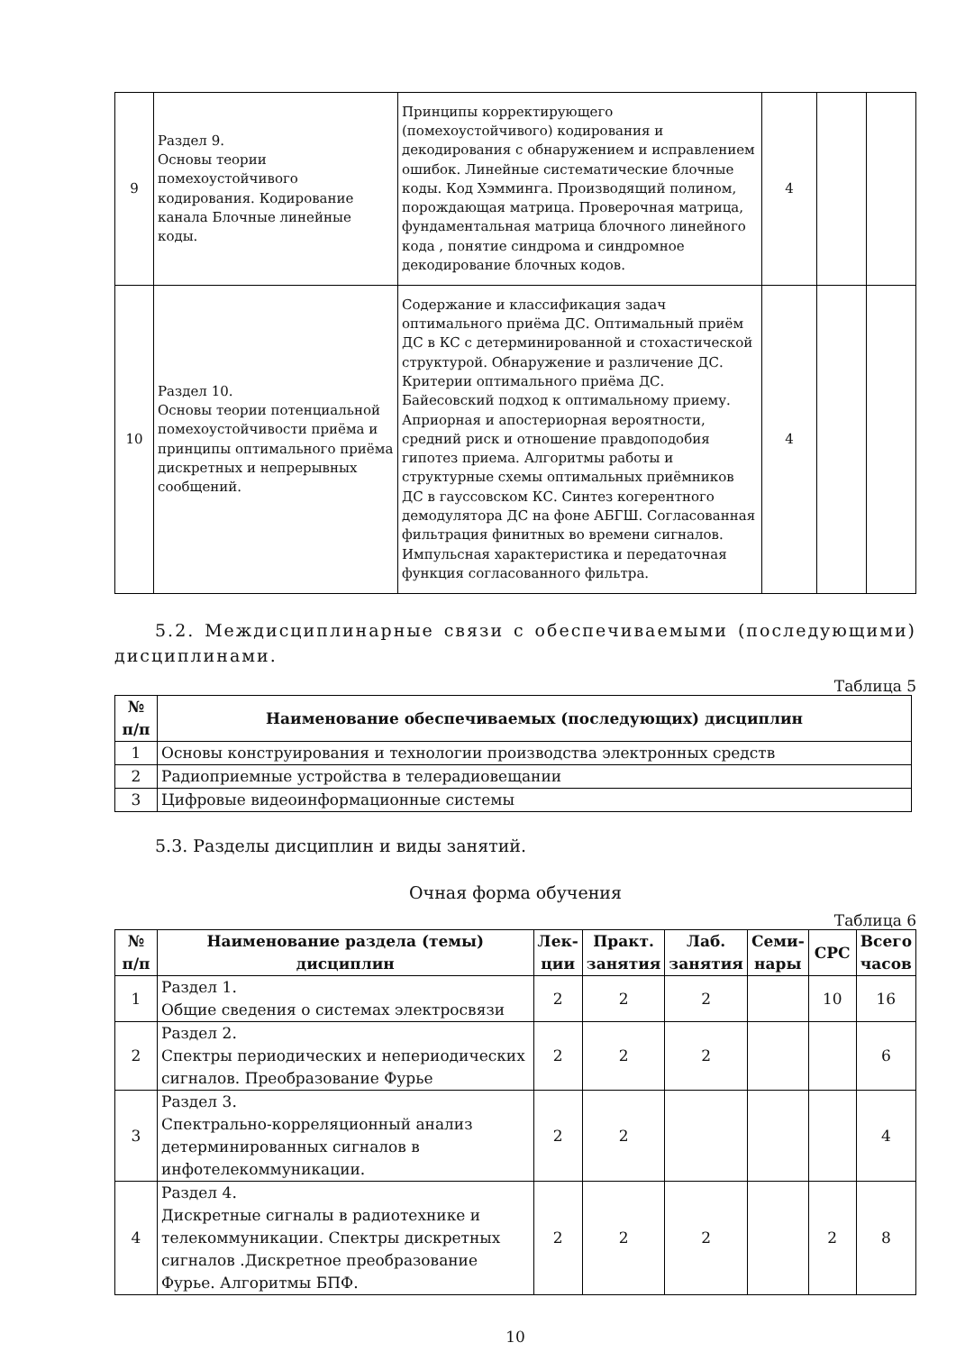| 9 | Раздел 9. Основы теории помехоустойчивого кодирования. Кодирование канала Блочные линейные коды. | Принципы корректирующего (помехоустойчивого) кодирования и декодирования с обнаружением и исправлением ошибок. Линейные систематические блочные коды. Код Хэмминга. Производящий полином, порождающая матрица. Проверочная матрица, фундаментальная матрица блочного линейного кода , понятие синдрома и синдромное декодирование блочных кодов. | 4 | | |
| 10 | Раздел 10. Основы теории потенциальной помехоустойчивости приёма и принципы оптимального приёма дискретных и непрерывных сообщений. | Содержание и классификация задач оптимального приёма ДС. Оптимальный приём ДС в КС с детерминированной и стохастической структурой. Обнаружение и различение ДС. Критерии оптимального приёма ДС. Байесовский подход к оптимальному приему. Априорная и апостериорная вероятности, средний риск и отношение правдоподобия гипотез приема. Алгоритмы работы и структурные схемы оптимальных приёмников ДС в гауссовском КС. Синтез когерентного демодулятора ДС на фоне АБГШ. Согласованная фильтрация финитных во времени сигналов. Импульсная характеристика и передаточная функция согласованного фильтра. | 4 | | |
5.2. Междисциплинарные связи с обеспечиваемыми (последующими) дисциплинами.
Таблица 5
| № п/п | Наименование обеспечиваемых (последующих) дисциплин |
| --- | --- |
| 1 | Основы конструирования и технологии производства электронных средств |
| 2 | Радиоприемные устройства в телерадиовещании |
| 3 | Цифровые видеоинформационные системы |
5.3. Разделы дисциплин и виды занятий.
Очная форма обучения
Таблица 6
| № п/п | Наименование раздела (темы) дисциплин | Лек-ции | Практ. занятия | Лаб. занятия | Семи-нары | СРС | Всего часов |
| --- | --- | --- | --- | --- | --- | --- | --- |
| 1 | Раздел 1. Общие сведения о системах электросвязи | 2 | 2 | 2 | | 10 | 16 |
| 2 | Раздел 2. Спектры периодических и непериодических сигналов. Преобразование Фурье | 2 | 2 | 2 | | | 6 |
| 3 | Раздел 3. Спектрально-корреляционный анализ детерминированных сигналов в инфотелекоммуникации. | 2 | 2 | | | | 4 |
| 4 | Раздел 4. Дискретные сигналы в радиотехнике и телекоммуникации. Спектры дискретных сигналов .Дискретное преобразование Фурье. Алгоритмы БПФ. | 2 | 2 | 2 | | 2 | 8 |
10